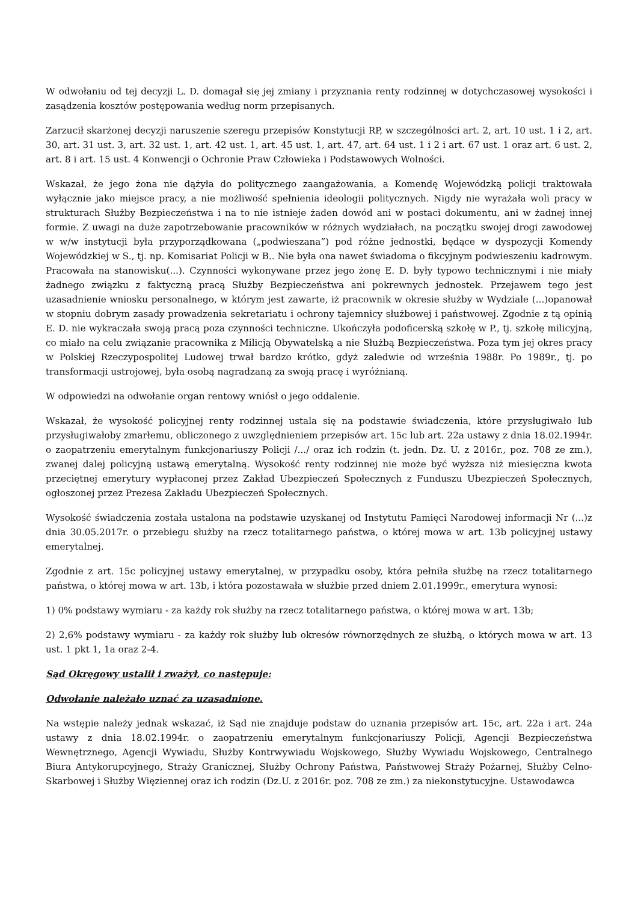W odwołaniu od tej decyzji L. D. domagał się jej zmiany i przyznania renty rodzinnej w dotychczasowej wysokości i zasądzenia kosztów postępowania według norm przepisanych.
Zarzucił skarżonej decyzji naruszenie szeregu przepisów Konstytucji RP, w szczególności art. 2, art. 10 ust. 1 i 2, art. 30, art. 31 ust. 3, art. 32 ust. 1, art. 42 ust. 1, art. 45 ust. 1, art. 47, art. 64 ust. 1 i 2 i art. 67 ust. 1 oraz art. 6 ust. 2, art. 8 i art. 15 ust. 4 Konwencji o Ochronie Praw Człowieka i Podstawowych Wolności.
Wskazał, że jego żona nie dążyła do politycznego zaangażowania, a Komendę Wojewódzką policji traktowała wyłącznie jako miejsce pracy, a nie możliwość spełnienia ideologii politycznych. Nigdy nie wyrażała woli pracy w strukturach Służby Bezpieczeństwa i na to nie istnieje żaden dowód ani w postaci dokumentu, ani w żadnej innej formie. Z uwagi na duże zapotrzebowanie pracowników w różnych wydziałach, na początku swojej drogi zawodowej w w/w instytucji była przyporządkowana („podwieszana”) pod różne jednostki, będące w dyspozycji Komendy Wojewódzkiej w S., tj. np. Komisariat Policji w B.. Nie była ona nawet świadoma o fikcyjnym podwieszeniu kadrowym. Pracowała na stanowisku(...). Czynności wykonywane przez jego żonę E. D. były typowo technicznymi i nie miały żadnego związku z faktyczną pracą Służby Bezpieczeństwa ani pokrewnych jednostek. Przejawem tego jest uzasadnienie wniosku personalnego, w którym jest zawarte, iż pracownik w okresie służby w Wydziale (...)opanował w stopniu dobrym zasady prowadzenia sekretariatu i ochrony tajemnicy służbowej i państwowej. Zgodnie z tą opinią E. D. nie wykraczała swoją pracą poza czynności techniczne. Ukończyła podoficerską szkołę w P., tj. szkołę milicyjną, co miało na celu związanie pracownika z Milicją Obywatelską a nie Służbą Bezpieczeństwa. Poza tym jej okres pracy w Polskiej Rzeczypospolitej Ludowej trwał bardzo krótko, gdyż zaledwie od września 1988r. Po 1989r., tj. po transformacji ustrojowej, była osobą nagradzaną za swoją pracę i wyróżnianą.
W odpowiedzi na odwołanie organ rentowy wniósł o jego oddalenie.
Wskazał, że wysokość policyjnej renty rodzinnej ustala się na podstawie świadczenia, które przysługiwało lub przysługiwałoby zmarłemu, obliczonego z uwzględnieniem przepisów art. 15c lub art. 22a ustawy z dnia 18.02.1994r. o zaopatrzeniu emerytalnym funkcjonariuszy Policji /.../ oraz ich rodzin (t. jedn. Dz. U. z 2016r., poz. 708 ze zm.), zwanej dalej policyjną ustawą emerytalną. Wysokość renty rodzinnej nie może być wyższa niż miesięczna kwota przeciętnej emerytury wypłaconej przez Zakład Ubezpieczeń Społecznych z Funduszu Ubezpieczeń Społecznych, ogłoszonej przez Prezesa Zakładu Ubezpieczeń Społecznych.
Wysokość świadczenia została ustalona na podstawie uzyskanej od Instytutu Pamięci Narodowej informacji Nr (...)z dnia 30.05.2017r. o przebiegu służby na rzecz totalitarnego państwa, o której mowa w art. 13b policyjnej ustawy emerytalnej.
Zgodnie z art. 15c policyjnej ustawy emerytalnej, w przypadku osoby, która pełniła służbę na rzecz totalitarnego państwa, o której mowa w art. 13b, i która pozostawała w służbie przed dniem 2.01.1999r., emerytura wynosi:
1) 0% podstawy wymiaru - za każdy rok służby na rzecz totalitarnego państwa, o której mowa w art. 13b;
2) 2,6% podstawy wymiaru - za każdy rok służby lub okresów równorzędnych ze służbą, o których mowa w art. 13 ust. 1 pkt 1, 1a oraz 2-4.
Sąd Okręgowy ustalił i zważył, co następuje:
Odwołanie należało uznać za uzasadnione.
Na wstępie należy jednak wskazać, iż Sąd nie znajduje podstaw do uznania przepisów art. 15c, art. 22a i art. 24a ustawy z dnia 18.02.1994r. o zaopatrzeniu emerytalnym funkcjonariuszy Policji, Agencji Bezpieczeństwa Wewnętrznego, Agencji Wywiadu, Służby Kontrwywiadu Wojskowego, Służby Wywiadu Wojskowego, Centralnego Biura Antykorupcyjnego, Straży Granicznej, Służby Ochrony Państwa, Państwowej Straży Pożarnej, Służby Celno-Skarbowej i Służby Więziennej oraz ich rodzin (Dz.U. z 2016r. poz. 708 ze zm.) za niekonstytucyjne. Ustawodawca